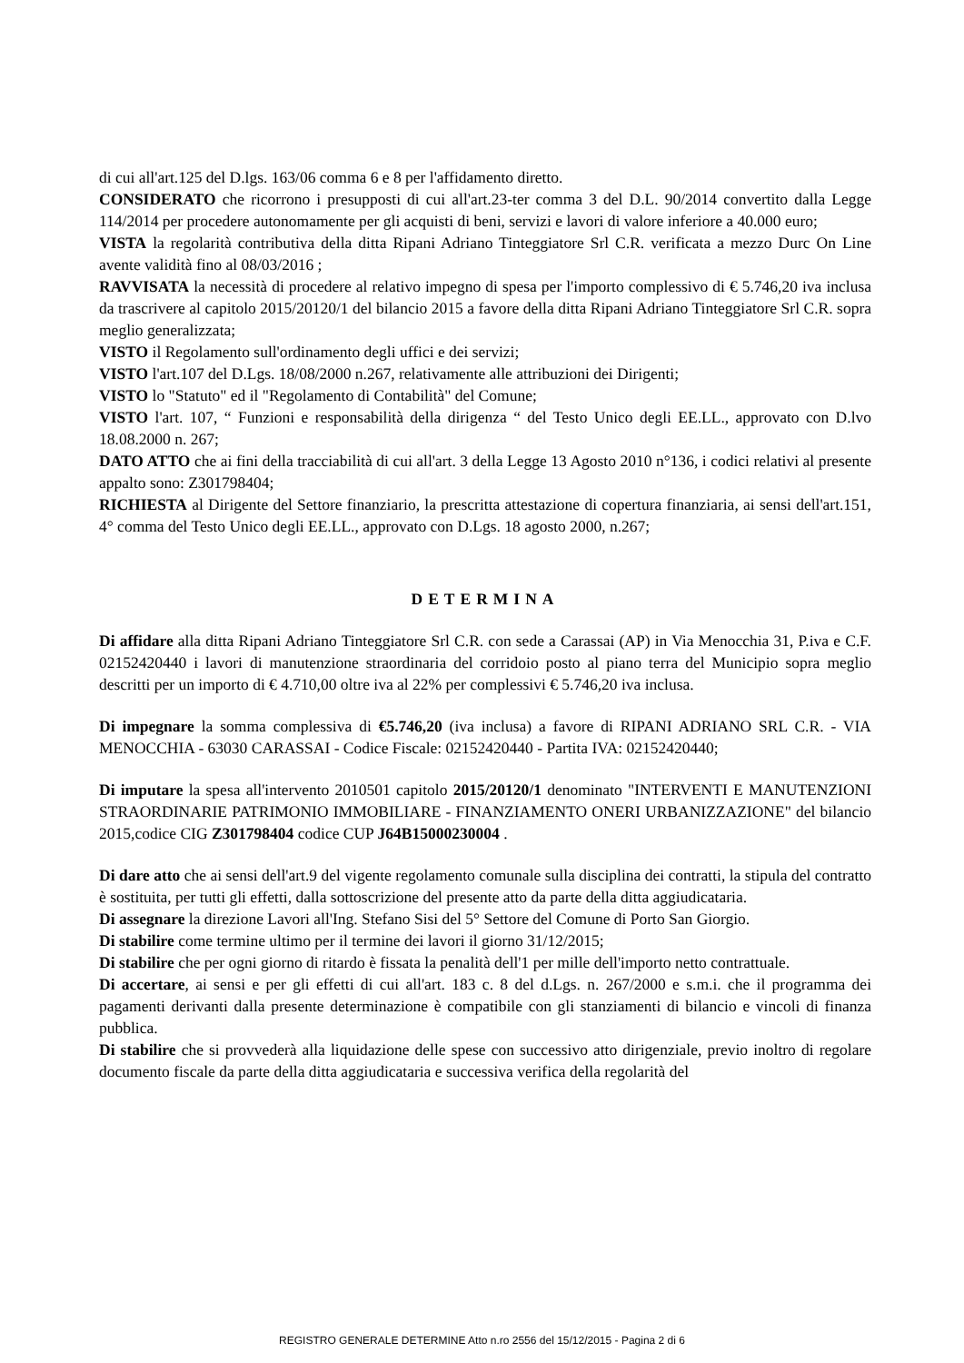di cui all'art.125 del D.lgs. 163/06 comma 6 e 8 per l'affidamento diretto.
CONSIDERATO che ricorrono i presupposti di cui all'art.23-ter comma 3 del D.L. 90/2014 convertito dalla Legge 114/2014 per procedere autonomamente per gli acquisti di beni, servizi e lavori di valore inferiore a 40.000 euro;
VISTA la regolarità contributiva della ditta Ripani Adriano Tinteggiatore Srl C.R. verificata a mezzo Durc On Line avente validità fino al 08/03/2016 ;
RAVVISATA la necessità di procedere al relativo impegno di spesa per l'importo complessivo di € 5.746,20 iva inclusa da trascrivere al capitolo 2015/20120/1 del bilancio 2015 a favore della ditta Ripani Adriano Tinteggiatore Srl C.R. sopra meglio generalizzata;
VISTO il Regolamento sull'ordinamento degli uffici e dei servizi;
VISTO l'art.107 del D.Lgs. 18/08/2000 n.267, relativamente alle attribuzioni dei Dirigenti;
VISTO lo "Statuto" ed il "Regolamento di Contabilità" del Comune;
VISTO l'art. 107, “ Funzioni e responsabilità della dirigenza “ del Testo Unico degli EE.LL., approvato con D.lvo 18.08.2000 n. 267;
DATO ATTO che ai fini della tracciabilità di cui all'art. 3 della Legge 13 Agosto 2010 n°136, i codici relativi al presente appalto sono: Z301798404;
RICHIESTA al Dirigente del Settore finanziario, la prescritta attestazione di copertura finanziaria, ai sensi dell'art.151, 4° comma del Testo Unico degli EE.LL., approvato con D.Lgs. 18 agosto 2000, n.267;
DETERMINA
Di affidare alla ditta Ripani Adriano Tinteggiatore Srl C.R. con sede a Carassai (AP) in Via Menocchia 31, P.iva e C.F. 02152420440 i lavori di manutenzione straordinaria del corridoio posto al piano terra del Municipio sopra meglio descritti per un importo di € 4.710,00 oltre iva al 22% per complessivi € 5.746,20 iva inclusa.
Di impegnare la somma complessiva di €5.746,20 (iva inclusa) a favore di RIPANI ADRIANO SRL C.R. - VIA MENOCCHIA - 63030 CARASSAI - Codice Fiscale: 02152420440 - Partita IVA: 02152420440;
Di imputare la spesa all'intervento 2010501 capitolo 2015/20120/1 denominato "INTERVENTI E MANUTENZIONI STRAORDINARIE PATRIMONIO IMMOBILIARE - FINANZIAMENTO ONERI URBANIZZAZIONE" del bilancio 2015,codice CIG Z301798404 codice CUP J64B15000230004 .
Di dare atto che ai sensi dell'art.9 del vigente regolamento comunale sulla disciplina dei contratti, la stipula del contratto è sostituita, per tutti gli effetti, dalla sottoscrizione del presente atto da parte della ditta aggiudicataria.
Di assegnare la direzione Lavori all'Ing. Stefano Sisi del 5° Settore del Comune di Porto San Giorgio.
Di stabilire come termine ultimo per il termine dei lavori il giorno 31/12/2015;
Di stabilire che per ogni giorno di ritardo è fissata la penalità dell'1 per mille dell'importo netto contrattuale.
Di accertare, ai sensi e per gli effetti di cui all'art. 183 c. 8 del d.Lgs. n. 267/2000 e s.m.i. che il programma dei pagamenti derivanti dalla presente determinazione è compatibile con gli stanziamenti di bilancio e vincoli di finanza pubblica.
Di stabilire che si provvederà alla liquidazione delle spese con successivo atto dirigenziale, previo inoltro di regolare documento fiscale da parte della ditta aggiudicataria e successiva verifica della regolarità del
REGISTRO GENERALE DETERMINE Atto n.ro 2556 del 15/12/2015 - Pagina 2 di 6